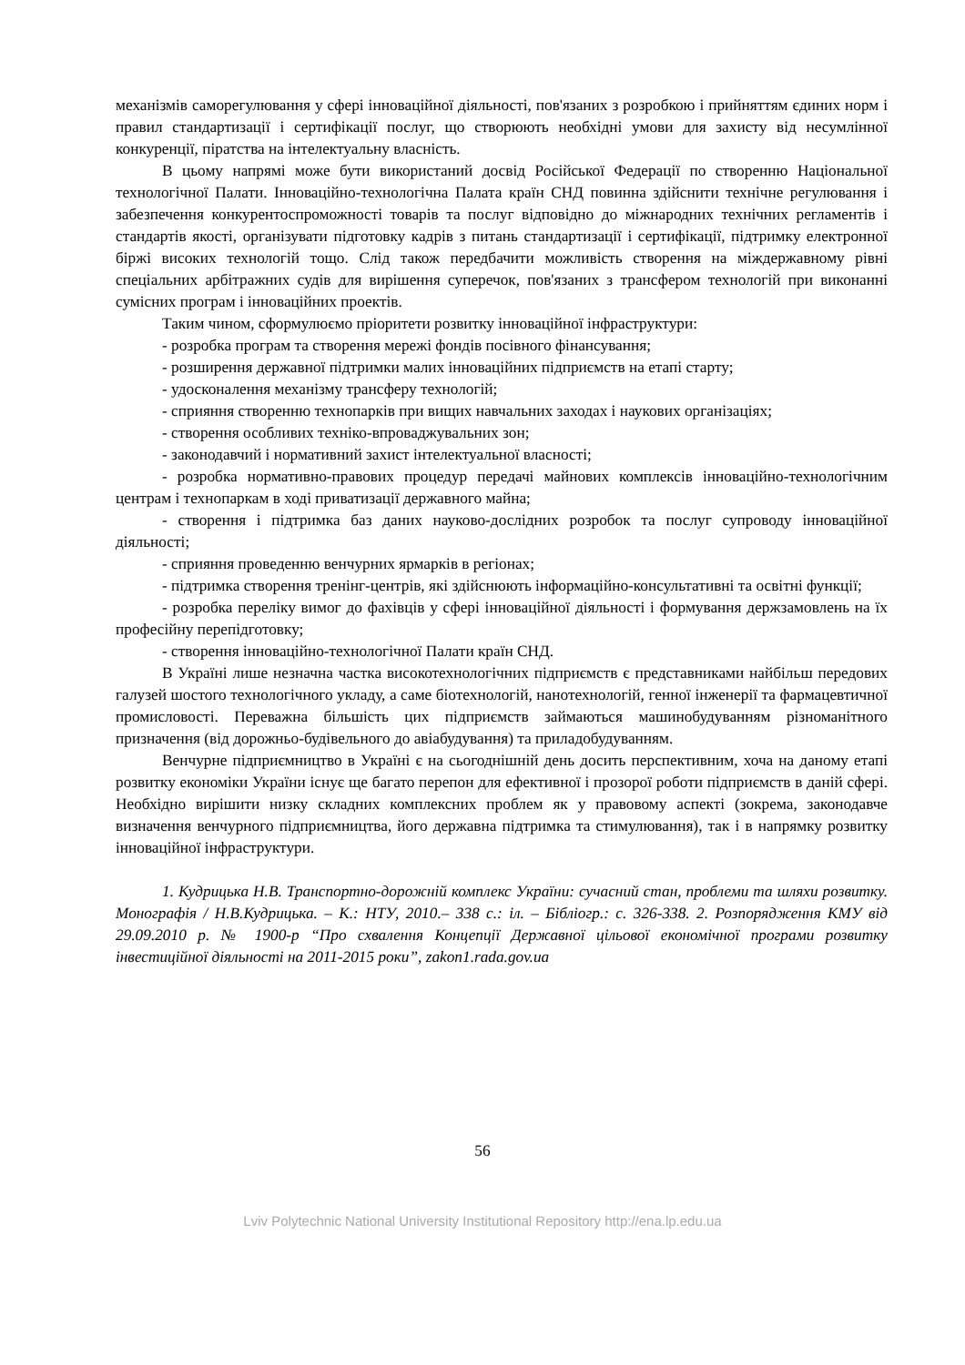механізмів саморегулювання у сфері інноваційної діяльності, пов'язаних з розробкою і прийняттям єдиних норм і правил стандартизації і сертифікації послуг, що створюють необхідні умови для захисту від несумлінної конкуренції, піратства на інтелектуальну власність.
В цьому напрямі може бути використаний досвід Російської Федерації по створенню Національної технологічної Палати. Інноваційно-технологічна Палата країн СНД повинна здійснити технічне регулювання і забезпечення конкурентоспроможності товарів та послуг відповідно до міжнародних технічних регламентів і стандартів якості, організувати підготовку кадрів з питань стандартизації і сертифікації, підтримку електронної біржі високих технологій тощо. Слід також передбачити можливість створення на міждержавному рівні спеціальних арбітражних судів для вирішення суперечок, пов'язаних з трансфером технологій при виконанні сумісних програм і інноваційних проектів.
Таким чином, сформулюємо пріоритети розвитку інноваційної інфраструктури:
- розробка програм та створення мережі фондів посівного фінансування;
- розширення державної підтримки малих інноваційних підприємств на етапі старту;
- удосконалення механізму трансферу технологій;
- сприяння створенню технопарків при вищих навчальних заходах і наукових організаціях;
- створення особливих техніко-впроваджувальних зон;
- законодавчий і нормативний захист інтелектуальної власності;
- розробка нормативно-правових процедур передачі майнових комплексів інноваційно-технологічним центрам і технопаркам в ході приватизації державного майна;
- створення і підтримка баз даних науково-дослідних розробок та послуг супроводу інноваційної діяльності;
- сприяння проведенню венчурних ярмарків в регіонах;
- підтримка створення тренінг-центрів, які здійснюють інформаційно-консультативні та освітні функції;
- розробка переліку вимог до фахівців у сфері інноваційної діяльності і формування держзамовлень на їх професійну перепідготовку;
- створення інноваційно-технологічної Палати країн СНД.
В Україні лише незначна частка високотехнологічних підприємств є представниками найбільш передових галузей шостого технологічного укладу, а саме біотехнологій, нанотехнологій, генної інженерії та фармацевтичної промисловості. Переважна більшість цих підприємств займаються машинобудуванням різноманітного призначення (від дорожньо-будівельного до авіабудування) та приладобудуванням.
Венчурне підприємництво в Україні є на сьогоднішній день досить перспективним, хоча на даному етапі розвитку економіки України існує ще багато перепон для ефективної і прозорої роботи підприємств в даній сфері. Необхідно вирішити низку складних комплексних проблем як у правовому аспекті (зокрема, законодавче визначення венчурного підприємництва, його державна підтримка та стимулювання), так і в напрямку розвитку інноваційної інфраструктури.
1. Кудрицька Н.В. Транспортно-дорожній комплекс України: сучасний стан, проблеми та шляхи розвитку. Монографія / Н.В.Кудрицька. – К.: НТУ, 2010.– 338 с.: іл. – Бібліогр.: с. 326-338. 2. Розпорядження КМУ від 29.09.2010 р. № 1900-р “Про схвалення Концепції Державної цільової економічної програми розвитку інвестиційної діяльності на 2011-2015 роки”, zakon1.rada.gov.ua
56
Lviv Polytechnic National University Institutional Repository http://ena.lp.edu.ua